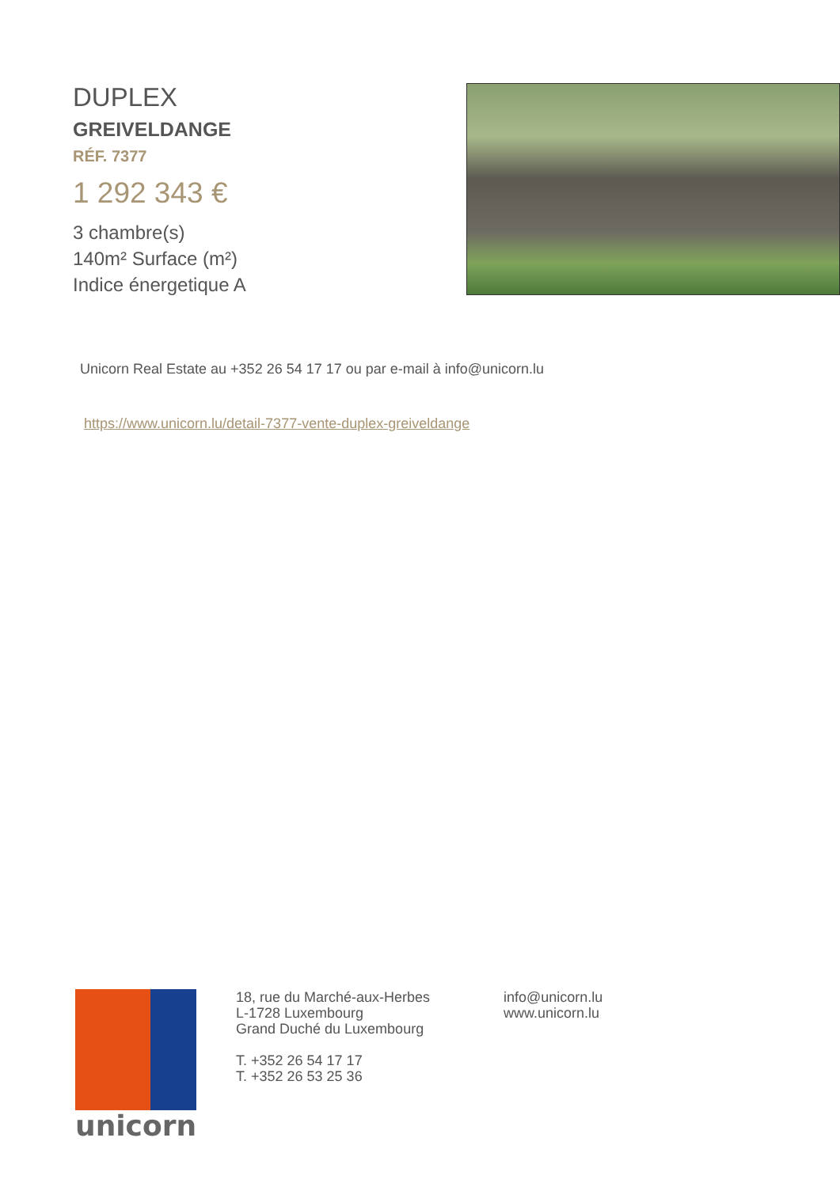DUPLEX
GREIVELDANGE
RÉF. 7377
1 292 343 €
3 chambre(s)
140m² Surface (m²)
Indice énergetique A
Unicorn Real Estate au +352 26 54 17 17 ou par e-mail à info@unicorn.lu
https://www.unicorn.lu/detail-7377-vente-duplex-greiveldange
unicorn
18, rue du Marché-aux-Herbes
L-1728 Luxembourg
Grand Duché du Luxembourg
T. +352 26 54 17 17
T. +352 26 53 25 36
info@unicorn.lu
www.unicorn.lu